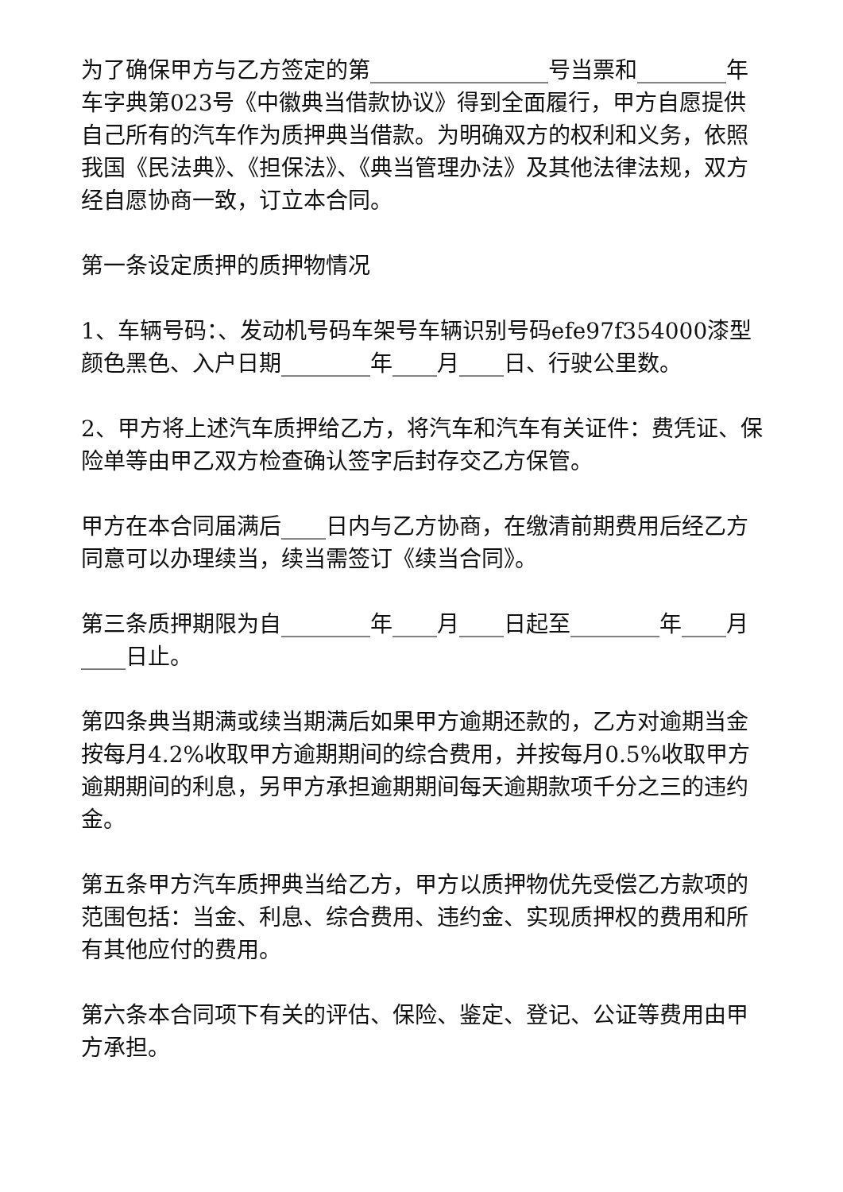为了确保甲方与乙方签定的第________________号当票和________年车字典第023号《中徽典当借款协议》得到全面履行，甲方自愿提供自己所有的汽车作为质押典当借款。为明确双方的权利和义务，依照我国《民法典》、《担保法》、《典当管理办法》及其他法律法规，双方经自愿协商一致，订立本合同。
第一条设定质押的质押物情况
1、车辆号码：、发动机号码车架号车辆识别号码efe97f354000漆型颜色黑色、入户日期________年____月____日、行驶公里数。
2、甲方将上述汽车质押给乙方，将汽车和汽车有关证件：费凭证、保险单等由甲乙双方检查确认签字后封存交乙方保管。
甲方在本合同届满后____日内与乙方协商，在缴清前期费用后经乙方同意可以办理续当，续当需签订《续当合同》。
第三条质押期限为自________年____月____日起至________年____月____日止。
第四条典当期满或续当期满后如果甲方逾期还款的，乙方对逾期当金按每月4.2%收取甲方逾期期间的综合费用，并按每月0.5%收取甲方逾期期间的利息，另甲方承担逾期期间每天逾期款项千分之三的违约金。
第五条甲方汽车质押典当给乙方，甲方以质押物优先受偿乙方款项的范围包括：当金、利息、综合费用、违约金、实现质押权的费用和所有其他应付的费用。
第六条本合同项下有关的评估、保险、鉴定、登记、公证等费用由甲方承担。